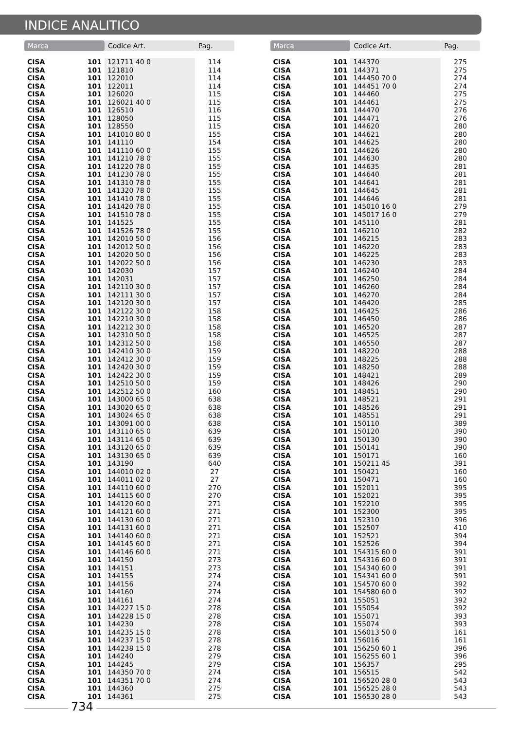INDICE ANALITICO
| Marca | | Codice Art. | Pag. |
| --- | --- | --- | --- |
| CISA | 101 | 121711 40 0 | 114 |
| CISA | 101 | 121810 | 114 |
| CISA | 101 | 122010 | 114 |
| CISA | 101 | 122011 | 114 |
| CISA | 101 | 126020 | 115 |
| CISA | 101 | 126021 40 0 | 115 |
| CISA | 101 | 126510 | 116 |
| CISA | 101 | 128050 | 115 |
| CISA | 101 | 128550 | 115 |
| CISA | 101 | 141010 80 0 | 155 |
| CISA | 101 | 141110 | 154 |
| CISA | 101 | 141110 60 0 | 155 |
| CISA | 101 | 141210 78 0 | 155 |
| CISA | 101 | 141220 78 0 | 155 |
| CISA | 101 | 141230 78 0 | 155 |
| CISA | 101 | 141310 78 0 | 155 |
| CISA | 101 | 141320 78 0 | 155 |
| CISA | 101 | 141410 78 0 | 155 |
| CISA | 101 | 141420 78 0 | 155 |
| CISA | 101 | 141510 78 0 | 155 |
| CISA | 101 | 141525 | 155 |
| CISA | 101 | 141526 78 0 | 155 |
| CISA | 101 | 142010 50 0 | 156 |
| CISA | 101 | 142012 50 0 | 156 |
| CISA | 101 | 142020 50 0 | 156 |
| CISA | 101 | 142022 50 0 | 156 |
| CISA | 101 | 142030 | 157 |
| CISA | 101 | 142031 | 157 |
| CISA | 101 | 142110 30 0 | 157 |
| CISA | 101 | 142111 30 0 | 157 |
| CISA | 101 | 142120 30 0 | 157 |
| CISA | 101 | 142122 30 0 | 158 |
| CISA | 101 | 142210 30 0 | 158 |
| CISA | 101 | 142212 30 0 | 158 |
| CISA | 101 | 142310 50 0 | 158 |
| CISA | 101 | 142312 50 0 | 158 |
| CISA | 101 | 142410 30 0 | 159 |
| CISA | 101 | 142412 30 0 | 159 |
| CISA | 101 | 142420 30 0 | 159 |
| CISA | 101 | 142422 30 0 | 159 |
| CISA | 101 | 142510 50 0 | 159 |
| CISA | 101 | 142512 50 0 | 160 |
| CISA | 101 | 143000 65 0 | 638 |
| CISA | 101 | 143020 65 0 | 638 |
| CISA | 101 | 143024 65 0 | 638 |
| CISA | 101 | 143091 00 0 | 638 |
| CISA | 101 | 143110 65 0 | 639 |
| CISA | 101 | 143114 65 0 | 639 |
| CISA | 101 | 143120 65 0 | 639 |
| CISA | 101 | 143130 65 0 | 639 |
| CISA | 101 | 143190 | 640 |
| CISA | 101 | 144010 02 0 | 27 |
| CISA | 101 | 144011 02 0 | 27 |
| CISA | 101 | 144110 60 0 | 270 |
| CISA | 101 | 144115 60 0 | 270 |
| CISA | 101 | 144120 60 0 | 271 |
| CISA | 101 | 144121 60 0 | 271 |
| CISA | 101 | 144130 60 0 | 271 |
| CISA | 101 | 144131 60 0 | 271 |
| CISA | 101 | 144140 60 0 | 271 |
| CISA | 101 | 144145 60 0 | 271 |
| CISA | 101 | 144146 60 0 | 271 |
| CISA | 101 | 144150 | 273 |
| CISA | 101 | 144151 | 273 |
| CISA | 101 | 144155 | 274 |
| CISA | 101 | 144156 | 274 |
| CISA | 101 | 144160 | 274 |
| CISA | 101 | 144161 | 274 |
| CISA | 101 | 144227 15 0 | 278 |
| CISA | 101 | 144228 15 0 | 278 |
| CISA | 101 | 144230 | 278 |
| CISA | 101 | 144235 15 0 | 278 |
| CISA | 101 | 144237 15 0 | 278 |
| CISA | 101 | 144238 15 0 | 278 |
| CISA | 101 | 144240 | 279 |
| CISA | 101 | 144245 | 279 |
| CISA | 101 | 144350 70 0 | 274 |
| CISA | 101 | 144351 70 0 | 274 |
| CISA | 101 | 144360 | 275 |
| CISA | 101 | 144361 | 275 |
| Marca | | Codice Art. | Pag. |
| --- | --- | --- | --- |
| CISA | 101 | 144370 | 275 |
| CISA | 101 | 144371 | 275 |
| CISA | 101 | 144450 70 0 | 274 |
| CISA | 101 | 144451 70 0 | 274 |
| CISA | 101 | 144460 | 275 |
| CISA | 101 | 144461 | 275 |
| CISA | 101 | 144470 | 276 |
| CISA | 101 | 144471 | 276 |
| CISA | 101 | 144620 | 280 |
| CISA | 101 | 144621 | 280 |
| CISA | 101 | 144625 | 280 |
| CISA | 101 | 144626 | 280 |
| CISA | 101 | 144630 | 280 |
| CISA | 101 | 144635 | 281 |
| CISA | 101 | 144640 | 281 |
| CISA | 101 | 144641 | 281 |
| CISA | 101 | 144645 | 281 |
| CISA | 101 | 144646 | 281 |
| CISA | 101 | 145010 16 0 | 279 |
| CISA | 101 | 145017 16 0 | 279 |
| CISA | 101 | 145110 | 281 |
| CISA | 101 | 146210 | 282 |
| CISA | 101 | 146215 | 283 |
| CISA | 101 | 146220 | 283 |
| CISA | 101 | 146225 | 283 |
| CISA | 101 | 146230 | 283 |
| CISA | 101 | 146240 | 284 |
| CISA | 101 | 146250 | 284 |
| CISA | 101 | 146260 | 284 |
| CISA | 101 | 146270 | 284 |
| CISA | 101 | 146420 | 285 |
| CISA | 101 | 146425 | 286 |
| CISA | 101 | 146450 | 286 |
| CISA | 101 | 146520 | 287 |
| CISA | 101 | 146525 | 287 |
| CISA | 101 | 146550 | 287 |
| CISA | 101 | 148220 | 288 |
| CISA | 101 | 148225 | 288 |
| CISA | 101 | 148250 | 288 |
| CISA | 101 | 148421 | 289 |
| CISA | 101 | 148426 | 290 |
| CISA | 101 | 148451 | 290 |
| CISA | 101 | 148521 | 291 |
| CISA | 101 | 148526 | 291 |
| CISA | 101 | 148551 | 291 |
| CISA | 101 | 150110 | 389 |
| CISA | 101 | 150120 | 390 |
| CISA | 101 | 150130 | 390 |
| CISA | 101 | 150141 | 390 |
| CISA | 101 | 150171 | 160 |
| CISA | 101 | 150211 45 | 391 |
| CISA | 101 | 150421 | 160 |
| CISA | 101 | 150471 | 160 |
| CISA | 101 | 152011 | 395 |
| CISA | 101 | 152021 | 395 |
| CISA | 101 | 152210 | 395 |
| CISA | 101 | 152300 | 395 |
| CISA | 101 | 152310 | 396 |
| CISA | 101 | 152507 | 410 |
| CISA | 101 | 152521 | 394 |
| CISA | 101 | 152526 | 394 |
| CISA | 101 | 154315 60 0 | 391 |
| CISA | 101 | 154316 60 0 | 391 |
| CISA | 101 | 154340 60 0 | 391 |
| CISA | 101 | 154341 60 0 | 391 |
| CISA | 101 | 154570 60 0 | 392 |
| CISA | 101 | 154580 60 0 | 392 |
| CISA | 101 | 155051 | 392 |
| CISA | 101 | 155054 | 392 |
| CISA | 101 | 155071 | 393 |
| CISA | 101 | 155074 | 393 |
| CISA | 101 | 156013 50 0 | 161 |
| CISA | 101 | 156016 | 161 |
| CISA | 101 | 156250 60 1 | 396 |
| CISA | 101 | 156255 60 1 | 396 |
| CISA | 101 | 156357 | 295 |
| CISA | 101 | 156515 | 542 |
| CISA | 101 | 156520 28 0 | 543 |
| CISA | 101 | 156525 28 0 | 543 |
| CISA | 101 | 156530 28 0 | 543 |
734